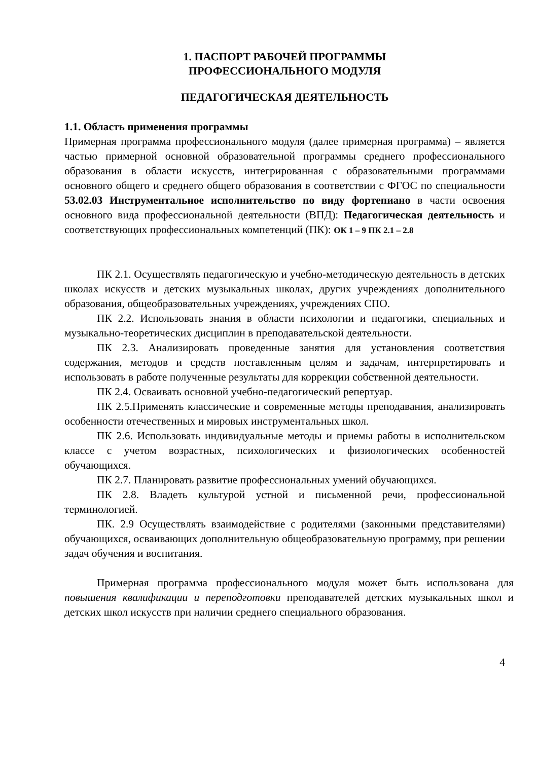1. ПАСПОРТ РАБОЧЕЙ ПРОГРАММЫ
ПРОФЕССИОНАЛЬНОГО МОДУЛЯ
ПЕДАГОГИЧЕСКАЯ ДЕЯТЕЛЬНОСТЬ
1.1. Область применения программы
Примерная программа профессионального модуля (далее примерная программа) – является частью примерной основной образовательной программы среднего профессионального образования в области искусств, интегрированная с образовательными программами основного общего и среднего общего образования в соответствии с ФГОС по специальности 53.02.03 Инструментальное исполнительство по виду фортепиано в части освоения основного вида профессиональной деятельности (ВПД): Педагогическая деятельность и соответствующих профессиональных компетенций (ПК): ОК 1 – 9 ПК 2.1 – 2.8
ПК 2.1. Осуществлять педагогическую и учебно-методическую деятельность в детских школах искусств и детских музыкальных школах, других учреждениях дополнительного образования, общеобразовательных учреждениях, учреждениях СПО.
ПК 2.2. Использовать знания в области психологии и педагогики, специальных и музыкально-теоретических дисциплин в преподавательской деятельности.
ПК 2.3. Анализировать проведенные занятия для установления соответствия содержания, методов и средств поставленным целям и задачам, интерпретировать и использовать в работе полученные результаты для коррекции собственной деятельности.
ПК 2.4. Осваивать основной учебно-педагогический репертуар.
ПК 2.5.Применять классические и современные методы преподавания, анализировать особенности отечественных и мировых инструментальных школ.
ПК 2.6. Использовать индивидуальные методы и приемы работы в исполнительском классе с учетом возрастных, психологических и физиологических особенностей обучающихся.
ПК 2.7. Планировать развитие профессиональных умений обучающихся.
ПК 2.8. Владеть культурой устной и письменной речи, профессиональной терминологией.
ПК. 2.9 Осуществлять взаимодействие с родителями (законными представителями) обучающихся, осваивающих дополнительную общеобразовательную программу, при решении задач обучения и воспитания.
Примерная программа профессионального модуля может быть использована для повышения квалификации и переподготовки преподавателей детских музыкальных школ и детских школ искусств при наличии среднего специального образования.
4